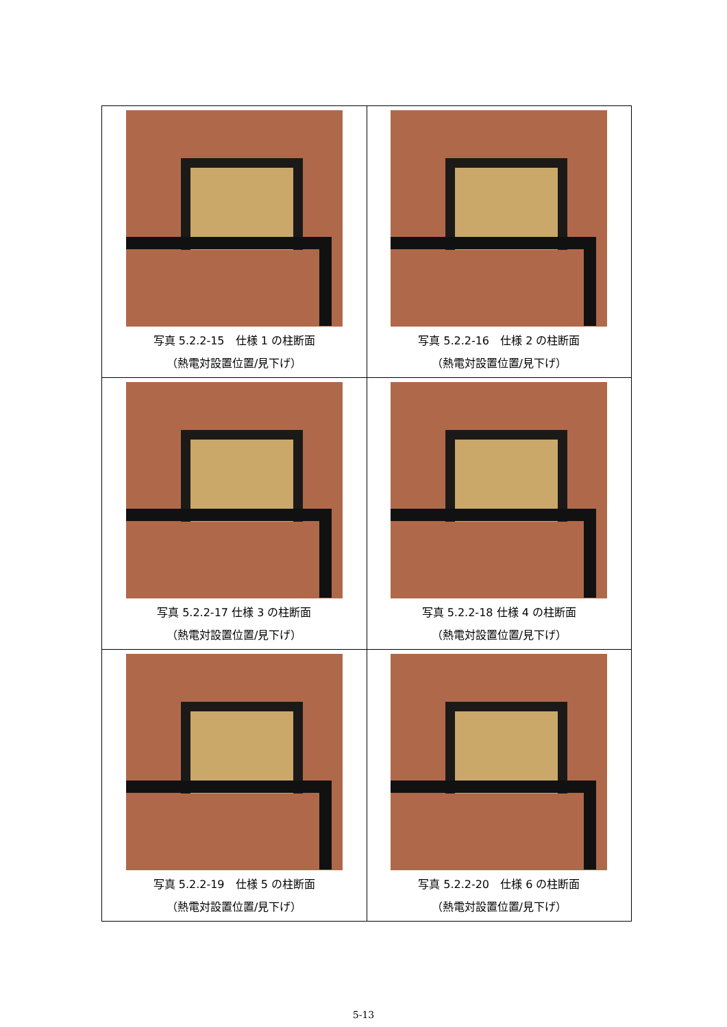| 写真 5.2.2-15 仕様 1 の柱断面 （熱電対設置位置/見下げ） | 写真 5.2.2-16 仕様 2 の柱断面 （熱電対設置位置/見下げ） |
| 写真 5.2.2-17 仕様 3 の柱断面 （熱電対設置位置/見下げ） | 写真 5.2.2-18 仕様 4 の柱断面 （熱電対設置位置/見下げ） |
| 写真 5.2.2-19 仕様 5 の柱断面 （熱電対設置位置/見下げ） | 写真 5.2.2-20 仕様 6 の柱断面 （熱電対設置位置/見下げ） |
5-13